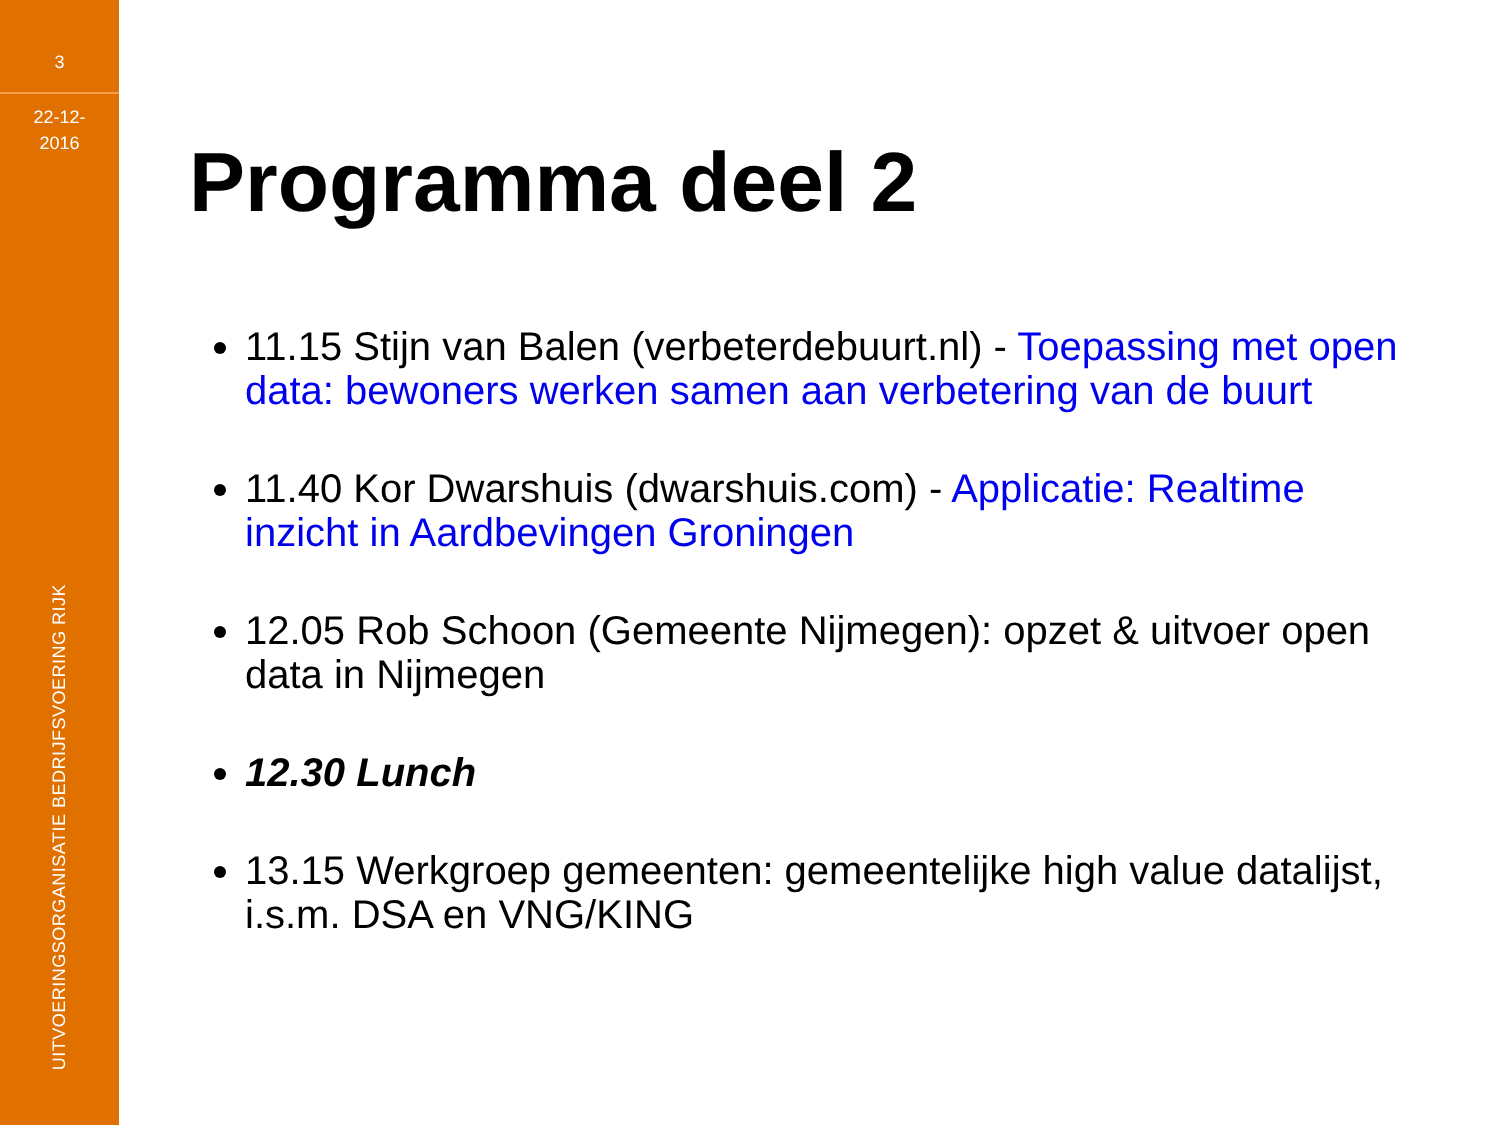3
22-12-
2016
UITVOERINGSORGANISATIE BEDRIJFSVOERING RIJK
Programma deel 2
11.15 Stijn van Balen (verbeterdebuurt.nl) - Toepassing met open data: bewoners werken samen aan verbetering van de buurt
11.40 Kor Dwarshuis (dwarshuis.com) - Applicatie: Realtime inzicht in Aardbevingen Groningen
12.05 Rob Schoon (Gemeente Nijmegen): opzet & uitvoer open data in Nijmegen
12.30 Lunch
13.15 Werkgroep gemeenten: gemeentelijke high value datalijst, i.s.m. DSA en VNG/KING